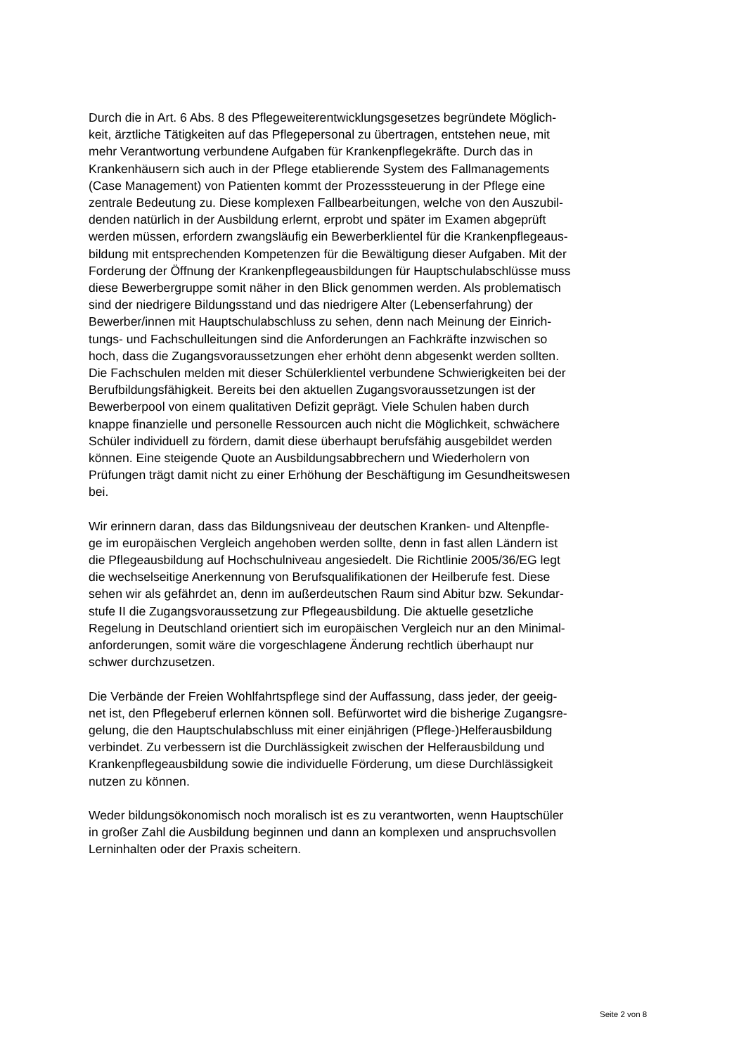Durch die in Art. 6 Abs. 8 des Pflegeweiterentwicklungsgesetzes begründete Möglich-
keit, ärztliche Tätigkeiten auf das Pflegepersonal zu übertragen, entstehen neue, mit
mehr Verantwortung verbundene Aufgaben für Krankenpflegekräfte. Durch das in
Krankenhäusern sich auch in der Pflege etablierende System des Fallmanagements
(Case Management) von Patienten kommt der Prozesssteuerung in der Pflege eine
zentrale Bedeutung zu. Diese komplexen Fallbearbeitungen, welche von den Auszubil-
denden natürlich in der Ausbildung erlernt, erprobt und später im Examen abgeprüft
werden müssen, erfordern zwangsläufig ein Bewerberklientel für die Krankenpflegeaus-
bildung mit entsprechenden Kompetenzen für die Bewältigung dieser Aufgaben. Mit der
Forderung der Öffnung der Krankenpflegeausbildungen für Hauptschulabschlüsse muss
diese Bewerbergruppe somit näher in den Blick genommen werden. Als problematisch
sind der niedrigere Bildungsstand und das niedrigere Alter (Lebenserfahrung) der
Bewerber/innen mit Hauptschulabschluss zu sehen, denn nach Meinung der Einrich-
tungs- und Fachschulleitungen sind die Anforderungen an Fachkräfte inzwischen so
hoch, dass die Zugangsvoraussetzungen eher erhöht denn abgesenkt werden sollten.
Die Fachschulen melden mit dieser Schülerklientel verbundene Schwierigkeiten bei der
Berufbildungsfähigkeit. Bereits bei den aktuellen Zugangsvoraussetzungen ist der
Bewerberpool von einem qualitativen Defizit geprägt. Viele Schulen haben durch
knappe finanzielle und personelle Ressourcen auch nicht die Möglichkeit, schwächere
Schüler individuell zu fördern, damit diese überhaupt berufsfähig ausgebildet werden
können. Eine steigende Quote an Ausbildungsabbrechern und Wiederholern von
Prüfungen trägt damit nicht zu einer Erhöhung der Beschäftigung im Gesundheitswesen
bei.
Wir erinnern daran, dass das Bildungsniveau der deutschen Kranken- und Altenpfle-
ge im europäischen Vergleich angehoben werden sollte, denn in fast allen Ländern ist
die Pflegeausbildung auf Hochschulniveau angesiedelt. Die Richtlinie 2005/36/EG legt
die wechselseitige Anerkennung von Berufsqualifikationen der Heilberufe fest. Diese
sehen wir als gefährdet an, denn im außerdeutschen Raum sind Abitur bzw. Sekundar-
stufe II die Zugangsvoraussetzung zur Pflegeausbildung. Die aktuelle gesetzliche
Regelung in Deutschland orientiert sich im europäischen Vergleich nur an den Minimal-
anforderungen, somit wäre die vorgeschlagene Änderung rechtlich überhaupt nur
schwer durchzusetzen.
Die Verbände der Freien Wohlfahrtspflege sind der Auffassung, dass jeder, der geeig-
net ist, den Pflegeberuf erlernen können soll. Befürwortet wird die bisherige Zugangsre-
gelung, die den Hauptschulabschluss mit einer einjährigen (Pflege-)Helferausbildung
verbindet. Zu verbessern ist die Durchlässigkeit zwischen der Helferausbildung und
Krankenpflegeausbildung sowie die individuelle Förderung, um diese Durchlässigkeit
nutzen zu können.
Weder bildungsökonomisch noch moralisch ist es zu verantworten, wenn Hauptschüler
in großer Zahl die Ausbildung beginnen und dann an komplexen und anspruchsvollen
Lerninhalten oder der Praxis scheitern.
Seite 2 von 8